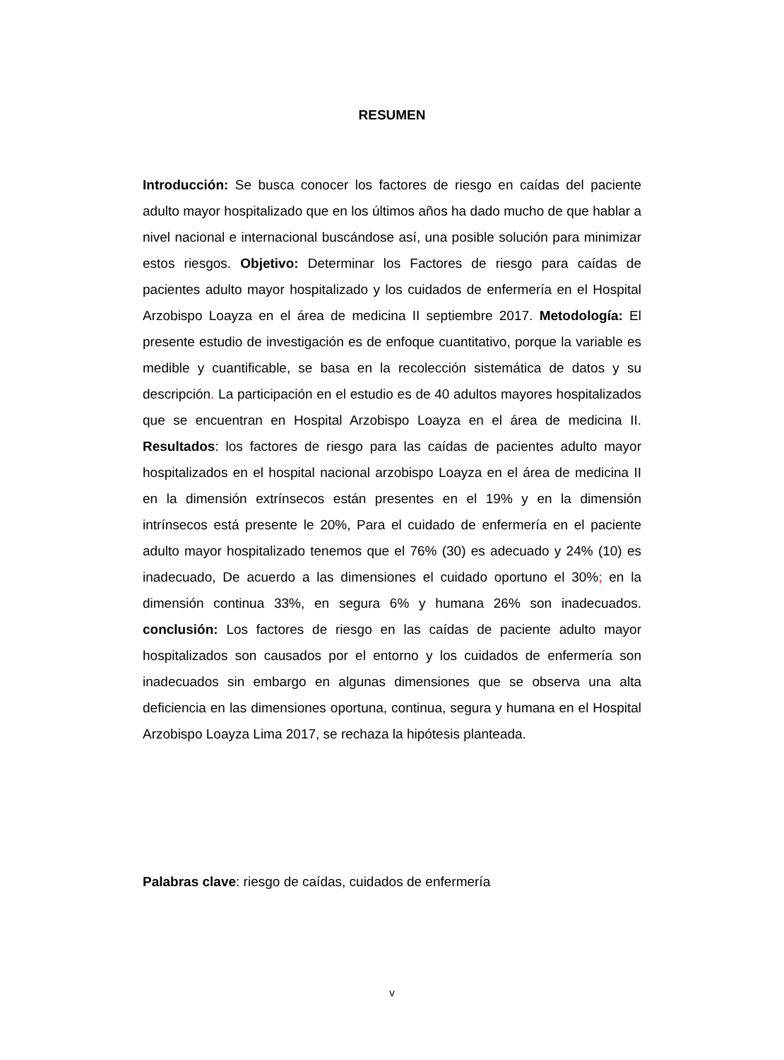RESUMEN
Introducción: Se busca conocer los factores de riesgo en caídas del paciente adulto mayor hospitalizado que en los últimos años ha dado mucho de que hablar a nivel nacional e internacional buscándose así, una posible solución para minimizar estos riesgos. Objetivo: Determinar los Factores de riesgo para caídas de pacientes adulto mayor hospitalizado y los cuidados de enfermería en el Hospital Arzobispo Loayza en el área de medicina II septiembre 2017. Metodología: El presente estudio de investigación es de enfoque cuantitativo, porque la variable es medible y cuantificable, se basa en la recolección sistemática de datos y su descripción. La participación en el estudio es de 40 adultos mayores hospitalizados que se encuentran en Hospital Arzobispo Loayza en el área de medicina II. Resultados: los factores de riesgo para las caídas de pacientes adulto mayor hospitalizados en el hospital nacional arzobispo Loayza en el área de medicina II en la dimensión extrínsecos están presentes en el 19% y en la dimensión intrínsecos está presente le 20%, Para el cuidado de enfermería en el paciente adulto mayor hospitalizado tenemos que el 76% (30) es adecuado y 24% (10) es inadecuado, De acuerdo a las dimensiones el cuidado oportuno el 30%; en la dimensión continua 33%, en segura 6% y humana 26% son inadecuados. conclusión: Los factores de riesgo en las caídas de paciente adulto mayor hospitalizados son causados por el entorno y los cuidados de enfermería son inadecuados sin embargo en algunas dimensiones que se observa una alta deficiencia en las dimensiones oportuna, continua, segura y humana en el Hospital Arzobispo Loayza Lima 2017, se rechaza la hipótesis planteada.
Palabras clave: riesgo de caídas, cuidados de enfermería
v